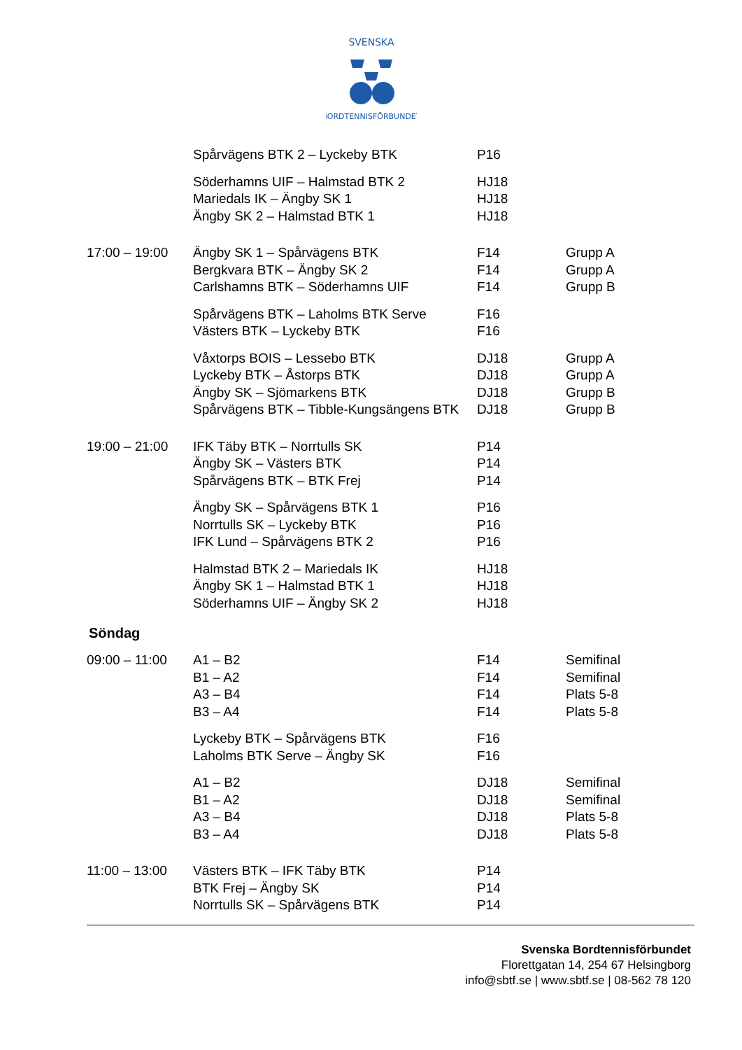SVENSKA
BORDTENNISFÖRBUNDET
| | Spårvägens BTK 2 – Lyckeby BTK | P16 | |
| | Söderhamns UIF – Halmstad BTK 2 | HJ18 | |
| | Mariedals IK – Ängby SK 1 | HJ18 | |
| | Ängby SK 2 – Halmstad BTK 1 | HJ18 | |
| 17:00 – 19:00 | Ängby SK 1 – Spårvägens BTK | F14 | Grupp A |
| | Bergkvara BTK – Ängby SK 2 | F14 | Grupp A |
| | Carlshamns BTK – Söderhamns UIF | F14 | Grupp B |
| | Spårvägens BTK – Laholms BTK Serve | F16 | |
| | Västers BTK – Lyckeby BTK | F16 | |
| | Våxtorps BOIS – Lessebo BTK | DJ18 | Grupp A |
| | Lyckeby BTK – Åstorps BTK | DJ18 | Grupp A |
| | Ängby SK – Sjömarkens BTK | DJ18 | Grupp B |
| | Spårvägens BTK – Tibble-Kungsängens BTK | DJ18 | Grupp B |
| 19:00 – 21:00 | IFK Täby BTK – Norrtulls SK | P14 | |
| | Ängby SK – Västers BTK | P14 | |
| | Spårvägens BTK – BTK Frej | P14 | |
| | Ängby SK – Spårvägens BTK 1 | P16 | |
| | Norrtulls SK – Lyckeby BTK | P16 | |
| | IFK Lund – Spårvägens BTK 2 | P16 | |
| | Halmstad BTK 2 – Mariedals IK | HJ18 | |
| | Ängby SK 1 – Halmstad BTK 1 | HJ18 | |
| | Söderhamns UIF – Ängby SK 2 | HJ18 | |
Söndag
| 09:00 – 11:00 | A1 – B2 | F14 | Semifinal |
| | B1 – A2 | F14 | Semifinal |
| | A3 – B4 | F14 | Plats 5-8 |
| | B3 – A4 | F14 | Plats 5-8 |
| | Lyckeby BTK – Spårvägens BTK | F16 | |
| | Laholms BTK Serve – Ängby SK | F16 | |
| | A1 – B2 | DJ18 | Semifinal |
| | B1 – A2 | DJ18 | Semifinal |
| | A3 – B4 | DJ18 | Plats 5-8 |
| | B3 – A4 | DJ18 | Plats 5-8 |
| 11:00 – 13:00 | Västers BTK – IFK Täby BTK | P14 | |
| | BTK Frej – Ängby SK | P14 | |
| | Norrtulls SK – Spårvägens BTK | P14 | |
Svenska Bordtennisförbundet
Florettgatan 14, 254 67 Helsingborg
info@sbtf.se | www.sbtf.se | 08-562 78 120